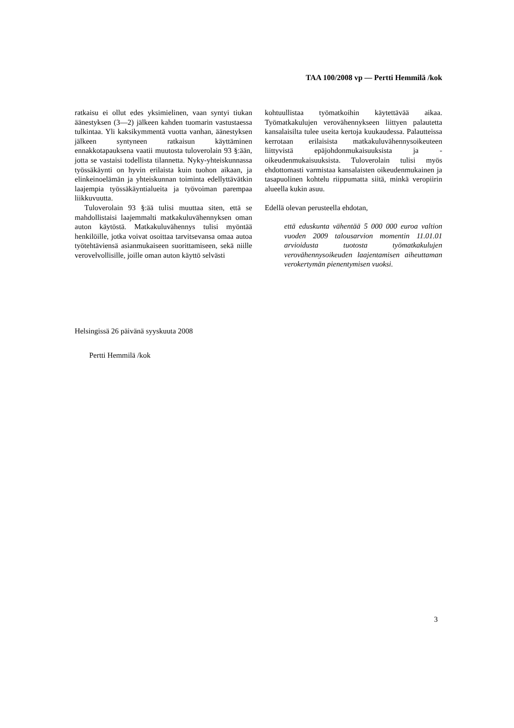TAA 100/2008 vp — Pertti Hemmilä /kok
ratkaisu ei ollut edes yksimielinen, vaan syntyi tiukan äänestyksen (3—2) jälkeen kahden tuomarin vastustaessa tulkintaa. Yli kaksikymmentä vuotta vanhan, äänestyksen jälkeen syntyneen ratkaisun käyttäminen ennakkotapauksena vaatii muutosta tuloverolain 93 §:ään, jotta se vastaisi todellista tilannetta. Nyky-yhteiskunnassa työssäkäynti on hyvin erilaista kuin tuohon aikaan, ja elinkeinoelämän ja yhteiskunnan toiminta edellyttävätkin laajempia työssäkäyntialueita ja työvoiman parempaa liikkuvuutta.
Tuloverolain 93 §:ää tulisi muuttaa siten, että se mahdollistaisi laajemmalti matkakuluvähennyksen oman auton käytöstä. Matkakuluvähennys tulisi myöntää henkilöille, jotka voivat osoittaa tarvitsevansa omaa autoa työtehtäviensä asianmukaiseen suorittamiseen, sekä niille verovelvollisille, joille oman auton käyttö selvästi
kohtuullistaa työmatkoihin käytettävää aikaa. Työmatkakulujen verovähennykseen liittyen palautetta kansalaisilta tulee useita kertoja kuukaudessa. Palautteissa kerrotaan erilaisista matkakuluvähennysoikeuteen liittyvistä epäjohdonmukaisuuksista ja -oikeudenmukaisuuksista. Tuloverolain tulisi myös ehdottomasti varmistaa kansalaisten oikeudenmukainen ja tasapuolinen kohtelu riippumatta siitä, minkä veropiirin alueella kukin asuu.
Edellä olevan perusteella ehdotan,
että eduskunta vähentää 5 000 000 euroa valtion vuoden 2009 talousarvion momentin 11.01.01 arvioidusta tuotosta työmatkakulujen verovähennysoikeuden laajentamisen aiheuttaman verokertymän pienentymisen vuoksi.
Helsingissä 26 päivänä syyskuuta 2008
Pertti Hemmilä /kok
3